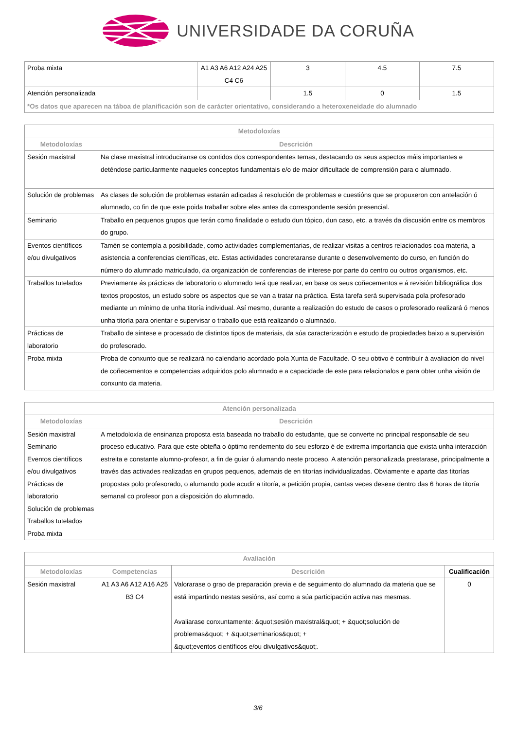UNIVERSIDADE DA CORUÑA
| Proba mixta | A1 A3 A6 A12 A24 A25 C4 C6 | 3 | 4.5 | 7.5 |
| Atención personalizada | | 1.5 | 0 | 1.5 |
| *Os datos que aparecen na táboa de planificación son de carácter orientativo, considerando a heteroxeneidade do alumnado | | | | |
| Metodoloxías | |
| --- | --- |
| Metodoloxías | Descrición |
| Sesión maxistral | Na clase maxistral introduciranse os contidos dos correspondentes temas, destacando os seus aspectos máis importantes e deténdose particularmente naqueles conceptos fundamentais e/o de maior dificultade de comprensión para o alumnado. |
| Solución de problemas | As clases de solución de problemas estarán adicadas á resolución de problemas e cuestións que se propuxeron con antelación ó alumnado, co fin de que este poida traballar sobre eles antes da correspondente sesión presencial. |
| Seminario | Traballo en pequenos grupos que terán como finalidade o estudo dun tópico, dun caso, etc. a través da discusión entre os membros do grupo. |
| Eventos científicos e/ou divulgativos | Tamén se contempla a posibilidade, como actividades complementarias, de realizar visitas a centros relacionados coa materia, a asistencia a conferencias científicas, etc. Estas actividades concretaranse durante o desenvolvemento do curso, en función do número do alumnado matriculado, da organización de conferencias de interese por parte do centro ou outros organismos, etc. |
| Traballos tutelados | Previamente ás prácticas de laboratorio o alumnado terá que realizar, en base os seus coñecementos e á revisión bibliográfica dos textos propostos, un estudo sobre os aspectos que se van a tratar na práctica. Esta tarefa será supervisada pola profesorado mediante un mínimo de unha titoría individual. Así mesmo, durante a realización do estudo de casos o profesorado realizará ó menos unha titoría para orientar e supervisar o traballo que está realizando o alumnado. |
| Prácticas de laboratorio | Traballo de síntese e procesado de distintos tipos de materiais, da súa caracterización e estudo de propiedades baixo a supervisión do profesorado. |
| Proba mixta | Proba de conxunto que se realizará no calendario acordado pola Xunta de Facultade. O seu obtivo é contribuír á avaliación do nivel de coñecementos e competencias adquiridos polo alumnado e a capacidade de este para relacionalos e para obter unha visión de conxunto da materia. |
| Atención personalizada | |
| --- | --- |
| Metodoloxías | Descrición |
| Sesión maxistral Seminario Eventos científicos e/ou divulgativos Prácticas de laboratorio Solución de problemas Traballos tutelados Proba mixta | A metodoloxía de ensinanza proposta esta baseada no traballo do estudante, que se converte no principal responsable de seu proceso educativo. Para que este obteña o óptimo rendemento do seu esforzo é de extrema importancia que exista unha interacción estreita e constante alumno-profesor, a fin de guiar ó alumando neste proceso. A atención personalizada prestarase, principalmente a través das activades realizadas en grupos pequenos, ademais de en titorías individualizadas. Obviamente e aparte das titorías propostas polo profesorado, o alumando pode acudir a titoría, a petición propia, cantas veces desexe dentro das 6 horas de titoría semanal co profesor pon a disposición do alumnado. |
| Avaliación | | | |
| --- | --- | --- | --- |
| Metodoloxías | Competencias | Descrición | Cualificación |
| Sesión maxistral | A1 A3 A6 A12 A16 A25 B3 C4 | Valorarase o grao de preparación previa e de seguimento do alumnado da materia que se está impartindo nestas sesións, así como a súa participación activa nas mesmas. Avaliarase conxuntamente: &quot;sesión maxistral&quot; + &quot;solución de problemas&quot; + &quot;seminarios&quot; + &quot;eventos científicos e/ou divulgativos&quot;. | 0 |
3/6